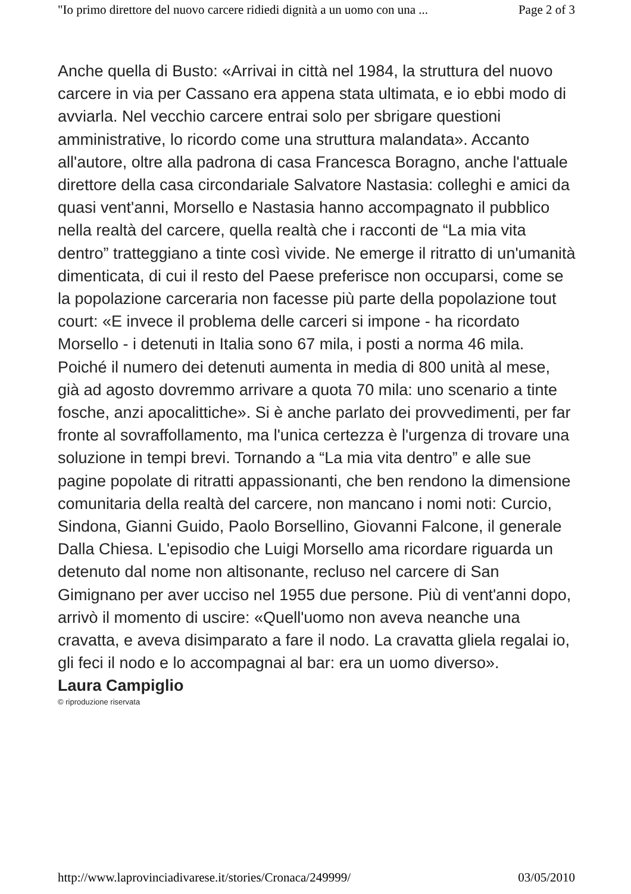"Io primo direttore del nuovo carcere ridiedi dignità a un uomo con una ... Page 2 of 3
Anche quella di Busto: «Arrivai in città nel 1984, la struttura del nuovo carcere in via per Cassano era appena stata ultimata, e io ebbi modo di avviarla. Nel vecchio carcere entrai solo per sbrigare questioni amministrative, lo ricordo come una struttura malandata». Accanto all'autore, oltre alla padrona di casa Francesca Boragno, anche l'attuale direttore della casa circondariale Salvatore Nastasia: colleghi e amici da quasi vent'anni, Morsello e Nastasia hanno accompagnato il pubblico nella realtà del carcere, quella realtà che i racconti de “La mia vita dentro” tratteggiano a tinte così vivide. Ne emerge il ritratto di un'umanità dimenticata, di cui il resto del Paese preferisce non occuparsi, come se la popolazione carceraria non facesse più parte della popolazione tout court: «E invece il problema delle carceri si impone - ha ricordato Morsello - i detenuti in Italia sono 67 mila, i posti a norma 46 mila. Poiché il numero dei detenuti aumenta in media di 800 unità al mese, già ad agosto dovremmo arrivare a quota 70 mila: uno scenario a tinte fosche, anzi apocalittiche». Si è anche parlato dei provvedimenti, per far fronte al sovraffollamento, ma l'unica certezza è l'urgenza di trovare una soluzione in tempi brevi. Tornando a “La mia vita dentro” e alle sue pagine popolate di ritratti appassionanti, che ben rendono la dimensione comunitaria della realtà del carcere, non mancano i nomi noti: Curcio, Sindona, Gianni Guido, Paolo Borsellino, Giovanni Falcone, il generale Dalla Chiesa. L'episodio che Luigi Morsello ama ricordare riguarda un detenuto dal nome non altisonante, recluso nel carcere di San Gimignano per aver ucciso nel 1955 due persone. Più di vent'anni dopo, arrivò il momento di uscire: «Quell'uomo non aveva neanche una cravatta, e aveva disimparato a fare il nodo. La cravatta gliela regalai io, gli feci il nodo e lo accompagnai al bar: era un uomo diverso».
Laura Campiglio
© riproduzione riservata
http://www.laprovinciadivarese.it/stories/Cronaca/249999/ 03/05/2010